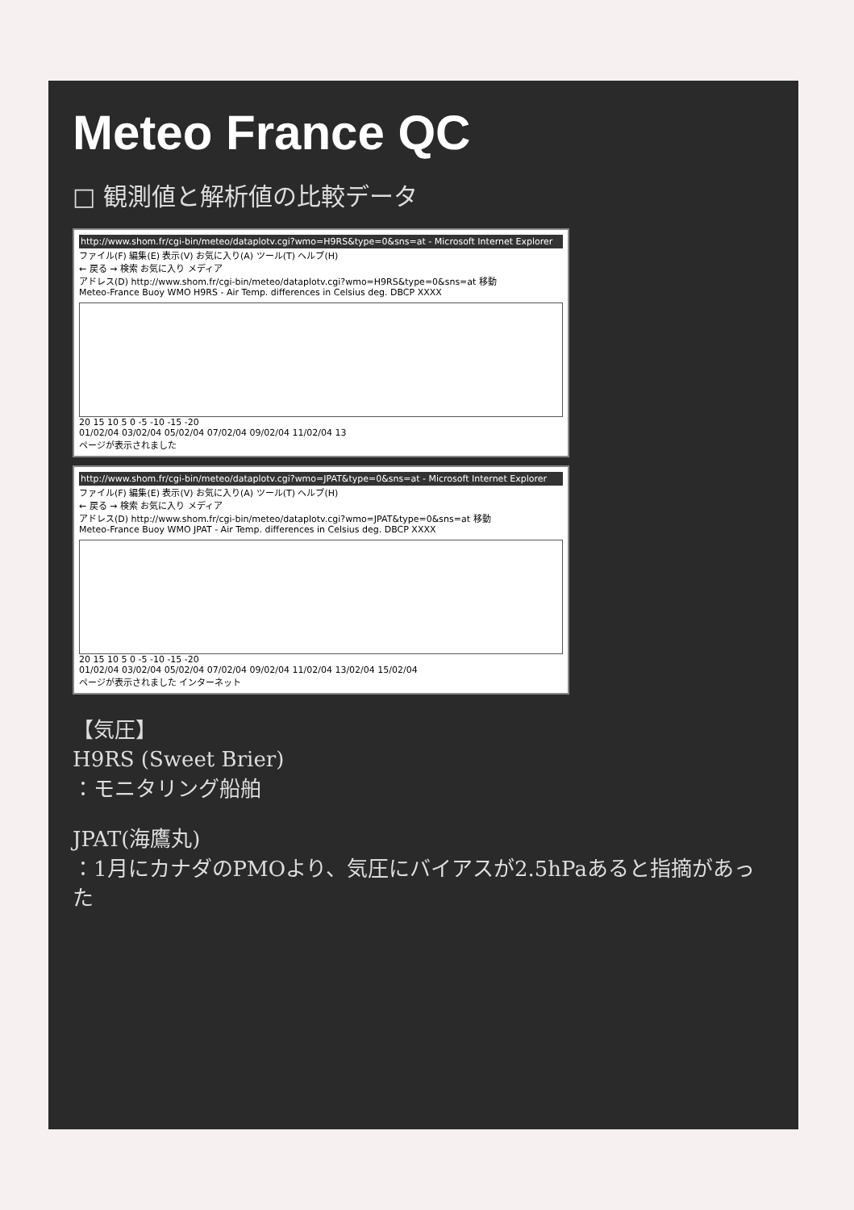Meteo France QC
□ 観測値と解析値の比較データ
http://www.shom.fr/cgi-bin/meteo/dataplotv.cgi?wmo=H9RS&type=0&sns=at - Microsoft Internet Explorer
ファイル(F) 編集(E) 表示(V) お気に入り(A) ツール(T) ヘルプ(H)
← 戻る → 検索 お気に入り メディア
アドレス(D) http://www.shom.fr/cgi-bin/meteo/dataplotv.cgi?wmo=H9RS&type=0&sns=at 移動
Meteo-France Buoy WMO H9RS - Air Temp. differences in Celsius deg. DBCP XXXX
20 15 10 5 0 -5 -10 -15 -20
01/02/04 03/02/04 05/02/04 07/02/04 09/02/04 11/02/04 13
ページが表示されました
http://www.shom.fr/cgi-bin/meteo/dataplotv.cgi?wmo=JPAT&type=0&sns=at - Microsoft Internet Explorer
ファイル(F) 編集(E) 表示(V) お気に入り(A) ツール(T) ヘルプ(H)
← 戻る → 検索 お気に入り メディア
アドレス(D) http://www.shom.fr/cgi-bin/meteo/dataplotv.cgi?wmo=JPAT&type=0&sns=at 移動
Meteo-France Buoy WMO JPAT - Air Temp. differences in Celsius deg. DBCP XXXX
20 15 10 5 0 -5 -10 -15 -20
01/02/04 03/02/04 05/02/04 07/02/04 09/02/04 11/02/04 13/02/04 15/02/04
ページが表示されました インターネット
【気圧】
H9RS (Sweet Brier)
：モニタリング船舶
JPAT(海鷹丸)
：1月にカナダのPMOより、気圧にバイアスが2.5hPaあると指摘があった